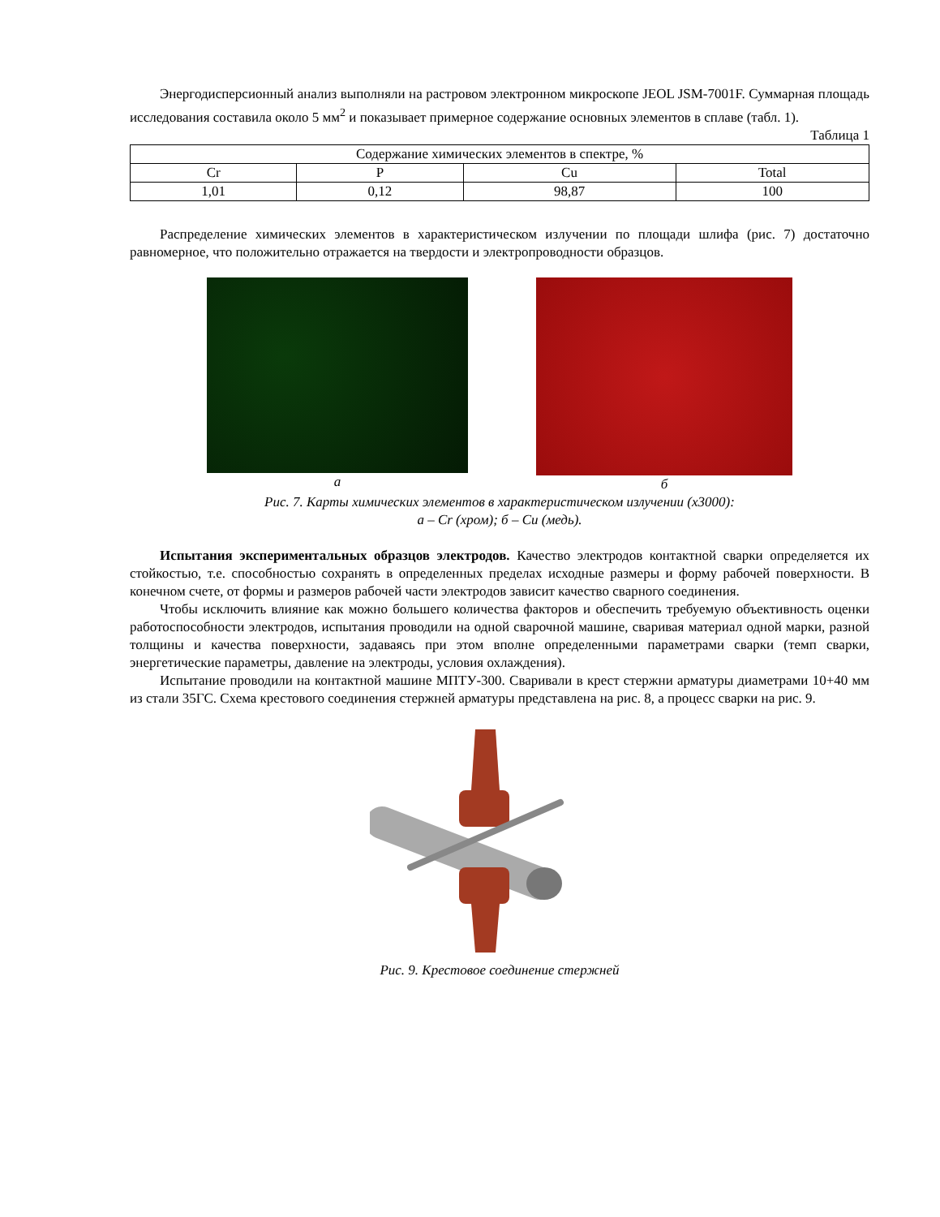Энергодисперсионный анализ выполняли на растровом электронном микроскопе JEOL JSM-7001F. Суммарная площадь исследования составила около 5 мм<sup>2</sup> и показывает примерное содержание основных элементов в сплаве (табл. 1).
Таблица 1
| Содержание химических элементов в спектре, % | | | |
| --- | --- | --- | --- |
| Cr | P | Cu | Total |
| 1,01 | 0,12 | 98,87 | 100 |
Распределение химических элементов в характеристическом излучении по площади шлифа (рис. 7) достаточно равномерное, что положительно отражается на твердости и электропроводности образцов.
а б
Рис. 7. Карты химических элементов в характеристическом излучении (х3000):
а – Cr (хром); б – Cu (медь).
Испытания экспериментальных образцов электродов. Качество электродов контактной сварки определяется их стойкостью, т.е. способностью сохранять в определенных пределах исходные размеры и форму рабочей поверхности. В конечном счете, от формы и размеров рабочей части электродов зависит качество сварного соединения.
Чтобы исключить влияние как можно большего количества факторов и обеспечить требуемую объективность оценки работоспособности электродов, испытания проводили на одной сварочной машине, сваривая материал одной марки, разной толщины и качества поверхности, задаваясь при этом вполне определенными параметрами сварки (темп сварки, энергетические параметры, давление на электроды, условия охлаждения).
Испытание проводили на контактной машине МПТУ-300. Сваривали в крест стержни арматуры диаметрами 10+40 мм из стали 35ГС. Схема крестового соединения стержней арматуры представлена на рис. 8, а процесс сварки на рис. 9.
Рис. 9. Крестовое соединение стержней